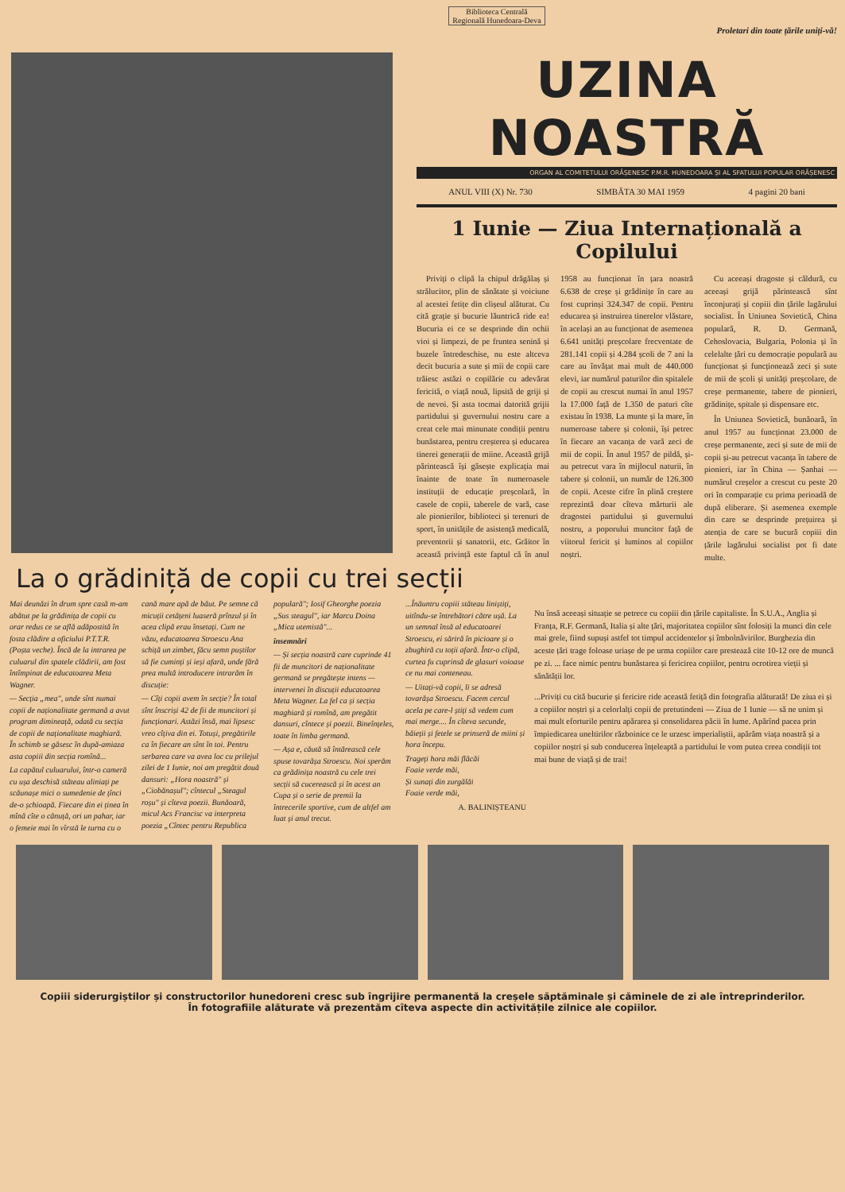Biblioteca Centrală Regională Hunedoara-Deva
Proletari din toate țările uniți-vă!
UZINA NOASTRĂ
ORGAN AL COMITETULUI ORĂȘENESC P.M.R. HUNEDOARA ȘI AL SFATULUI POPULAR ORĂȘENESC
ANUL VIII (X) Nr. 730 SIMBĂTA 30 MAI 1959 4 pagini 20 bani
1 Iunie — Ziua Internațională a Copilului
Priviți o clipă la chipul drăgălaș și strălucitor, plin de sănătate și voiciune al acestei fetițe din clișeul alăturat. Cu cită grație și bucurie lăuntrică ride ea! Bucuria ei ce se desprinde din ochii vioi și limpezi, de pe fruntea senină și buzele întredeschise, nu este altceva decit bucuria a sute și mii de copii care trăiesc astăzi o copilărie cu adevărat fericită, o viață nouă, lipsită de griji și de nevoi. Și asta tocmai datorită grijii partidului și guvernului nostru care a creat cele mai minunate condiții pentru bunăstarea, pentru creșterea și educarea tinerei generații de miine. Această grijă părintească își găsește explicația mai înainte de toate în numeroasele instituții de educație preșcolară, în casele de copii, taberele de vară, case ale pionierilor, biblioteci și terenuri de sport, în unitățile de asistență medicală, preventorii și sanatorii, etc. Grăitor în această privință este faptul că în anul 1958 au funcționat în țara noastră 6.638 de creșe și grădinițe în care au fost cuprinși 324.347 de copii. Pentru educarea și instruirea tinerelor vlăstare, în același an au funcționat de asemenea 6.641 unități preșcolare frecventate de 281.141 copii și 4.284 școli de 7 ani la care au învățat mai mult de 440.000 elevi, iar numărul paturilor din spitalele de copii au crescut numai în anul 1957 la 17.000 față de 1.350 de paturi cîte existau în 1938. La munte și la mare, în numeroase tabere și colonii, își petrec în fiecare an vacanța de vară zeci de mii de copii. În anul 1957 de pildă, și-au petrecut vara în mijlocul naturii, în tabere și colonii, un număr de 126.300 de copii. Aceste cifre în plină creștere reprezintă doar cîteva mărturii ale dragostei partidului și guvernului nostru, a poporului muncitor față de viitorul fericit și luminos al copiilor noștri.
Cu aceeași dragoste și căldură, cu aceeași grijă părintească sînt înconjurați și copiii din țările lagărului socialist. În Uniunea Sovietică, China populară, R. D. Germană, Cehoslovacia, Bulgaria, Polonia și în celelalte țări cu democrație populară au funcționat și funcționează zeci și sute de mii de școli și unități preșcolare, de creșe permanente, tabere de pionieri, grădinițe, spitale și dispensare etc.
În Uniunea Sovietică, bunăoară, în anul 1957 au funcționat 23.000 de creșe permanente, zeci și sute de mii de copii și-au petrecut vacanța în tabere de pionieri, iar în China — Șanhai — numărul creșelor a crescut cu peste 20 ori în comparație cu prima perioadă de după eliberare. Și asemenea exemple din care se desprinde prețuirea și atenția de care se bucură copiii din țările lagărului socialist pot fi date multe.
La o grădiniță de copii cu trei secții
Mai deunăzi în drum spre casă m-am abătut pe la grădinița de copii cu orar redus ce se află adăpostită în fosta clădire a oficiului P.T.T.R. (Poșta veche). Încă de la intrarea pe culuarul din spatele clădirii, am fost întîmpinat de educatoarea Meta Wagner.
— Secția „mea", unde sînt numai copii de naționalitate germană a avut program dimineață, odată cu secția de copii de naționalitate maghiară. În schimb se găsesc în după-amiaza asta copiii din secția romînă...
La capătul culuarului, într-o cameră cu ușa deschisă stăteau aliniați pe scăunașe mici o sumedenie de țînci de-o șchioapă. Fiecare din ei ținea în mînă cîte o cănuță, ori un pahar, iar o femeie mai în vîrstă le turna cu o cană mare apă de băut. Pe semne că micuții cetățeni luaseră prînzul și în acea clipă erau însetați. Cum ne văzu, educatoarea Stroescu Ana schiță un zimbet, făcu semn puștilor să fie cuminți și ieși afară, unde fără prea multă introducere intrarăm în discuție:
— Cîți copii avem în secție? În total sînt înscriși 42 de fii de muncitori și funcționari. Astăzi însă, mai lipsesc vreo cîțiva din ei. Totuși, pregătirile ca în fiecare an sînt în toi. Pentru serbarea care va avea loc cu prilejul zilei de 1 Iunie, noi am pregătit două dansuri: „Hora noastră" și „Ciobănașul"; cîntecul „Steagul roșu" și cîteva poezii. Bunăoară, micul Acs Francisc va interpreta poezia „Cîntec pentru Republica populară"; Iosif Gheorghe poezia „Sus steagul", iar Marcu Doina „Mica utemistă"...
însemnări
— Și secția noastră care cuprinde 41 fii de muncitori de naționalitate germană se pregătește intens — intervenei în discuții educatoarea Meta Wagner. La fel ca și secția maghiară și romînă, am pregătit dansuri, cîntece și poezii. Bineînțeles, toate în limba germană.
— Așa e, căută să întărească cele spuse tovarășa Stroescu. Noi sperăm ca grădinița noastră cu cele trei secții să cucerească și în acest an Cupa și o serie de premii la întrecerile sportive, cum de altfel am luat și anul trecut.
...Înăuntru copiii stăteau liniștiți, uitîndu-se întrebători către ușă. La un semnal însă al educatoarei Stroescu, ei săriră în picioare și o zbughiră cu toții afară. Într-o clipă, curtea fu cuprinsă de glasuri voioase ce nu mai conteneau.
— Uitați-vă copii, li se adresă tovarășa Stroescu. Facem cercul acela pe care-l știți să vedem cum mai merge.... În cîteva secunde, băieții și fetele se prinseră de miini și hora începu.
Trageți hora măi flăcăi
Foaie verde măi,
Și sunați din zurgălăi
Foaie verde măi,
A. BALINIȘTEANU
Nu însă aceeași situație se petrece cu copiii din țările capitaliste. În S.U.A., Anglia și Franța, R.F. Germană, Italia și alte țări, majoritatea copiilor sînt folosiți la munci din cele mai grele, fiind supuși astfel tot timpul accidentelor și îmbolnăvirilor. Burghezia din aceste țări trage foloase uriașe de pe urma copiilor care prestează cite 10-12 ore de muncă pe zi. ... face nimic pentru bunăstarea și fericirea copiilor, pentru ocrotirea vieții și sănătății lor.
...Priviți cu cită bucurie și fericire ride această fetiță din fotografia alăturată! De ziua ei și a copiilor noștri și a celorlalți copii de pretutindeni — Ziua de 1 Iunie — să ne unim și mai mult eforturile pentru apărarea și consolidarea păcii în lume. Apărînd pacea prin împiedicarea uneltirilor războinice ce le urzesc imperialiștii, apărăm viața noastră și a copiilor noștri și sub conducerea înțeleaptă a partidului le vom putea creea condiții tot mai bune de viață și de trai!
Copiii siderurgiștilor și constructorilor hunedoreni cresc sub îngrijire permanentă la creșele săptăminale și căminele de zi ale întreprinderilor.
În fotografiile alăturate vă prezentăm cîteva aspecte din activitățile zilnice ale copiilor.